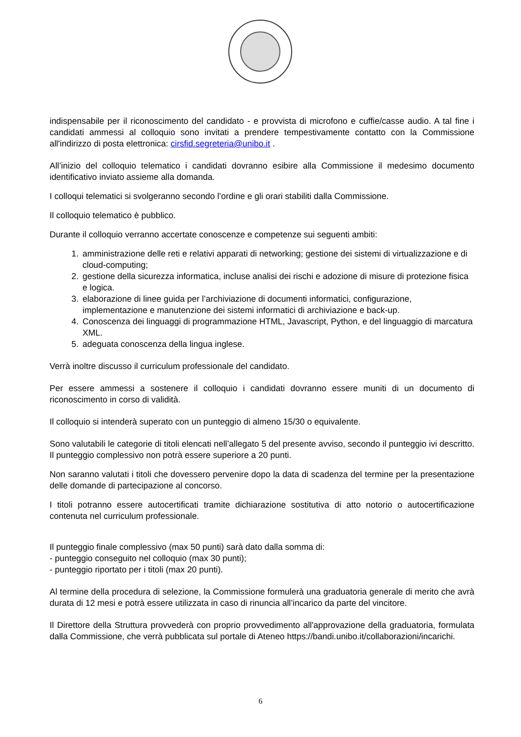indispensabile per il riconoscimento del candidato - e provvista di microfono e cuffie/casse audio. A tal fine i candidati ammessi al colloquio sono invitati a prendere tempestivamente contatto con la Commissione all'indirizzo di posta elettronica: cirsfid.segreteria@unibo.it .
All’inizio del colloquio telematico i candidati dovranno esibire alla Commissione il medesimo documento identificativo inviato assieme alla domanda.
I colloqui telematici si svolgeranno secondo l’ordine e gli orari stabiliti dalla Commissione.
Il colloquio telematico è pubblico.
Durante il colloquio verranno accertate conoscenze e competenze sui seguenti ambiti:
1. amministrazione delle reti e relativi apparati di networking; gestione dei sistemi di virtualizzazione e di cloud-computing;
2. gestione della sicurezza informatica, incluse analisi dei rischi e adozione di misure di protezione fisica e logica.
3. elaborazione di linee guida per l’archiviazione di documenti informatici, configurazione, implementazione e manutenzione dei sistemi informatici di archiviazione e back-up.
4. Conoscenza dei linguaggi di programmazione HTML, Javascript, Python, e del linguaggio di marcatura XML.
5. adeguata conoscenza della lingua inglese.
Verrà inoltre discusso il curriculum professionale del candidato.
Per essere ammessi a sostenere il colloquio i candidati dovranno essere muniti di un documento di riconoscimento in corso di validità.
Il colloquio si intenderà superato con un punteggio di almeno 15/30 o equivalente.
Sono valutabili le categorie di titoli elencati nell’allegato 5 del presente avviso, secondo il punteggio ivi descritto. Il punteggio complessivo non potrà essere superiore a 20 punti.
Non saranno valutati i titoli che dovessero pervenire dopo la data di scadenza del termine per la presentazione delle domande di partecipazione al concorso.
I titoli potranno essere autocertificati tramite dichiarazione sostitutiva di atto notorio o autocertificazione contenuta nel curriculum professionale.
Il punteggio finale complessivo (max 50 punti) sarà dato dalla somma di:
- punteggio conseguito nel colloquio (max 30 punti);
- punteggio riportato per i titoli (max 20 punti).
Al termine della procedura di selezione, la Commissione formulerà una graduatoria generale di merito che avrà durata di 12 mesi e potrà essere utilizzata in caso di rinuncia all’incarico da parte del vincitore.
Il Direttore della Struttura provvederà con proprio provvedimento all'approvazione della graduatoria, formulata dalla Commissione, che verrà pubblicata sul portale di Ateneo https://bandi.unibo.it/collaborazioni/incarichi.
6